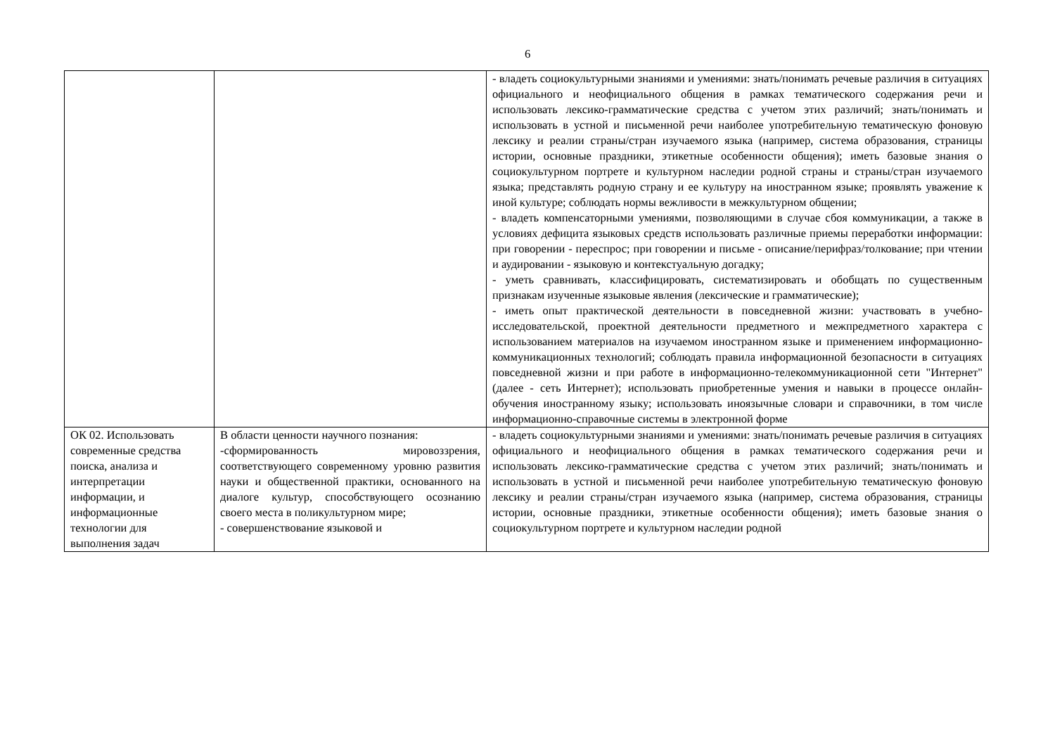6
| | | - владеть социокультурными знаниями и умениями: знать/понимать речевые различия в ситуациях официального и неофициального общения в рамках тематического содержания речи и использовать лексико-грамматические средства с учетом этих различий; знать/понимать и использовать в устной и письменной речи наиболее употребительную тематическую фоновую лексику и реалии страны/стран изучаемого языка (например, система образования, страницы истории, основные праздники, этикетные особенности общения); иметь базовые знания о социокультурном портрете и культурном наследии родной страны и страны/стран изучаемого языка; представлять родную страну и ее культуру на иностранном языке; проявлять уважение к иной культуре; соблюдать нормы вежливости в межкультурном общении; - владеть компенсаторными умениями, позволяющими в случае сбоя коммуникации, а также в условиях дефицита языковых средств использовать различные приемы переработки информации: при говорении - переспрос; при говорении и письме - описание/перифраз/толкование; при чтении и аудировании - языковую и контекстуальную догадку; - уметь сравнивать, классифицировать, систематизировать и обобщать по существенным признакам изученные языковые явления (лексические и грамматические); - иметь опыт практической деятельности в повседневной жизни: участвовать в учебно-исследовательской, проектной деятельности предметного и межпредметного характера с использованием материалов на изучаемом иностранном языке и применением информационно-коммуникационных технологий; соблюдать правила информационной безопасности в ситуациях повседневной жизни и при работе в информационно-телекоммуникационной сети "Интернет" (далее - сеть Интернет); использовать приобретенные умения и навыки в процессе онлайн-обучения иностранному языку; использовать иноязычные словари и справочники, в том числе информационно-справочные системы в электронной форме |
| ОК 02. Использовать современные средства поиска, анализа и интерпретации информации, и информационные технологии для выполнения задач | В области ценности научного познания: -сформированность мировоззрения, соответствующего современному уровню развития науки и общественной практики, основанного на диалоге культур, способствующего осознанию своего места в поликультурном мире; - совершенствование языковой и | - владеть социокультурными знаниями и умениями: знать/понимать речевые различия в ситуациях официального и неофициального общения в рамках тематического содержания речи и использовать лексико-грамматические средства с учетом этих различий; знать/понимать и использовать в устной и письменной речи наиболее употребительную тематическую фоновую лексику и реалии страны/стран изучаемого языка (например, система образования, страницы истории, основные праздники, этикетные особенности общения); иметь базовые знания о социокультурном портрете и культурном наследии родной |